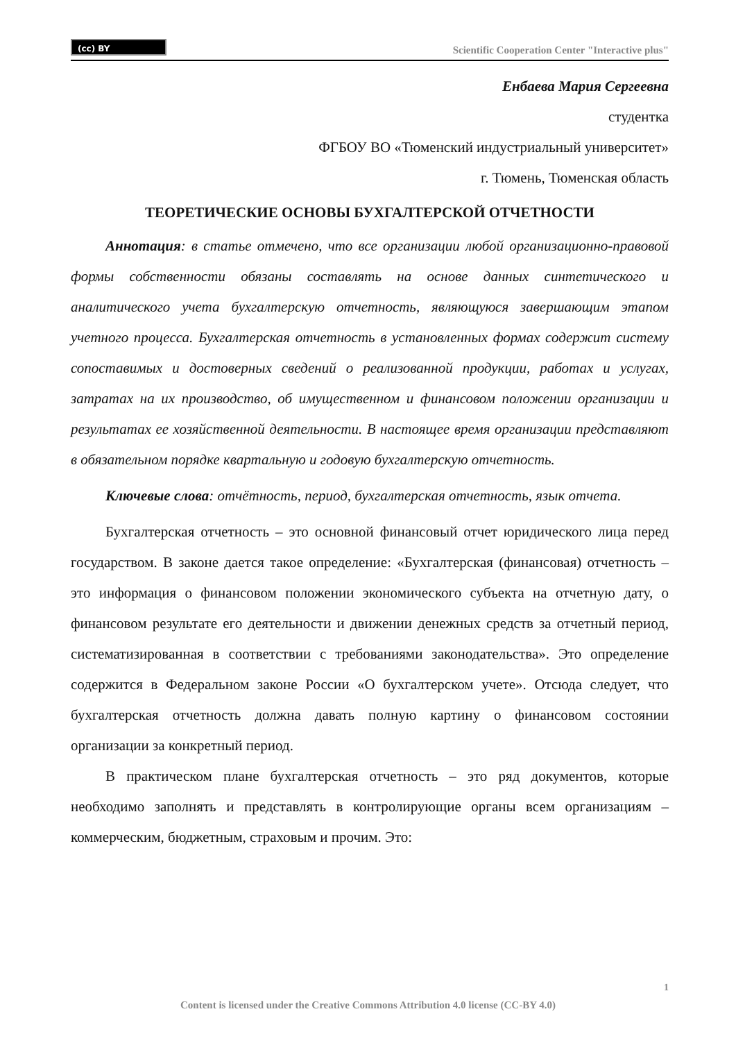(cc) BY
Scientific Cooperation Center "Interactive plus"
Енбаева Мария Сергеевна
студентка
ФГБОУ ВО «Тюменский индустриальный университет»
г. Тюмень, Тюменская область
ТЕОРЕТИЧЕСКИЕ ОСНОВЫ БУХГАЛТЕРСКОЙ ОТЧЕТНОСТИ
Аннотация: в статье отмечено, что все организации любой организационно-правовой формы собственности обязаны составлять на основе данных синтетического и аналитического учета бухгалтерскую отчетность, являющуюся завершающим этапом учетного процесса. Бухгалтерская отчетность в установленных формах содержит систему сопоставимых и достоверных сведений о реализованной продукции, работах и услугах, затратах на их производство, об имущественном и финансовом положении организации и результатах ее хозяйственной деятельности. В настоящее время организации представляют в обязательном порядке квартальную и годовую бухгалтерскую отчетность.
Ключевые слова: отчётность, период, бухгалтерская отчетность, язык отчета.
Бухгалтерская отчетность – это основной финансовый отчет юридического лица перед государством. В законе дается такое определение: «Бухгалтерская (финансовая) отчетность – это информация о финансовом положении экономического субъекта на отчетную дату, о финансовом результате его деятельности и движении денежных средств за отчетный период, систематизированная в соответствии с требованиями законодательства». Это определение содержится в Федеральном законе России «О бухгалтерском учете». Отсюда следует, что бухгалтерская отчетность должна давать полную картину о финансовом состоянии организации за конкретный период.
В практическом плане бухгалтерская отчетность – это ряд документов, которые необходимо заполнять и представлять в контролирующие органы всем организациям – коммерческим, бюджетным, страховым и прочим. Это:
1
Content is licensed under the Creative Commons Attribution 4.0 license (CC-BY 4.0)